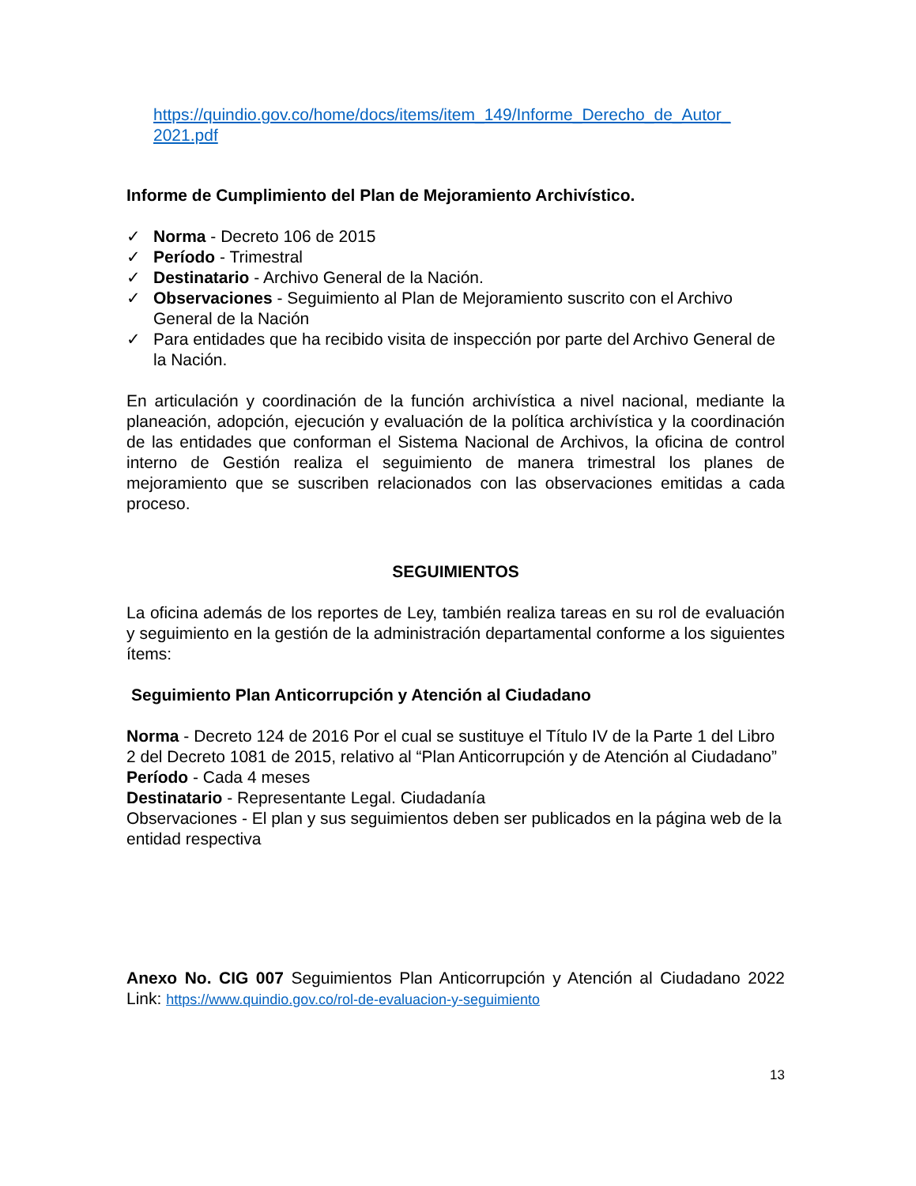https://quindio.gov.co/home/docs/items/item_149/Informe_Derecho_de_Autor_ 2021.pdf
Informe de Cumplimiento del Plan de Mejoramiento Archivístico.
✓ Norma - Decreto 106 de 2015
✓ Período - Trimestral
✓ Destinatario - Archivo General de la Nación.
✓ Observaciones - Seguimiento al Plan de Mejoramiento suscrito con el Archivo General de la Nación
✓ Para entidades que ha recibido visita de inspección por parte del Archivo General de la Nación.
En articulación y coordinación de la función archivística a nivel nacional, mediante la planeación, adopción, ejecución y evaluación de la política archivística y la coordinación de las entidades que conforman el Sistema Nacional de Archivos, la oficina de control interno de Gestión realiza el seguimiento de manera trimestral los planes de mejoramiento que se suscriben relacionados con las observaciones emitidas a cada proceso.
SEGUIMIENTOS
La oficina además de los reportes de Ley, también realiza tareas en su rol de evaluación y seguimiento en la gestión de la administración departamental conforme a los siguientes ítems:
Seguimiento Plan Anticorrupción y Atención al Ciudadano
Norma - Decreto 124 de 2016 Por el cual se sustituye el Título IV de la Parte 1 del Libro 2 del Decreto 1081 de 2015, relativo al “Plan Anticorrupción y de Atención al Ciudadano”
Período - Cada 4 meses
Destinatario - Representante Legal. Ciudadanía
Observaciones - El plan y sus seguimientos deben ser publicados en la página web de la entidad respectiva
Anexo No. CIG 007 Seguimientos Plan Anticorrupción y Atención al Ciudadano 2022 Link: https://www.quindio.gov.co/rol-de-evaluacion-y-seguimiento
13